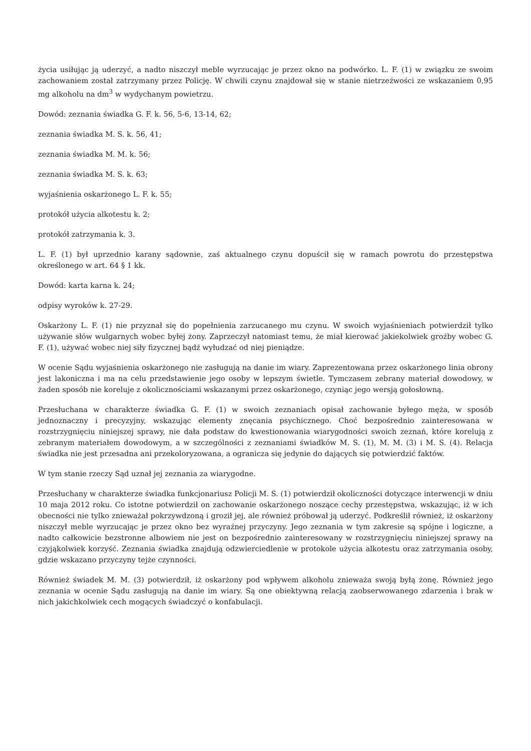życia usiłując ją uderzyć, a nadto niszczył meble wyrzucając je przez okno na podwórko. L. F. (1) w związku ze swoim zachowaniem został zatrzymany przez Policję. W chwili czynu znajdował się w stanie nietrzeźwości ze wskazaniem 0,95 mg alkoholu na dm<sup>3</sup> w wydychanym powietrzu.
Dowód: zeznania świadka G. F. k. 56, 5-6, 13-14, 62;
zeznania świadka M. S. k. 56, 41;
zeznania świadka M. M. k. 56;
zeznania świadka M. S. k. 63;
wyjaśnienia oskarżonego L. F. k. 55;
protokół użycia alkotestu k. 2;
protokół zatrzymania k. 3.
L. F. (1) był uprzednio karany sądownie, zaś aktualnego czynu dopuścił się w ramach powrotu do przestępstwa określonego w art. 64 § 1 kk.
Dowód: karta karna k. 24;
odpisy wyroków k. 27-29.
Oskarżony L. F. (1) nie przyznał się do popełnienia zarzucanego mu czynu. W swoich wyjaśnieniach potwierdził tylko używanie słów wulgarnych wobec byłej żony. Zaprzeczył natomiast temu, że miał kierować jakiekolwiek groźby wobec G. F. (1), używać wobec niej siły fizycznej bądź wyłudzać od niej pieniądze.
W ocenie Sądu wyjaśnienia oskarżonego nie zasługują na danie im wiary. Zaprezentowana przez oskarżonego linia obrony jest lakoniczna i ma na celu przedstawienie jego osoby w lepszym świetle. Tymczasem zebrany materiał dowodowy, w żaden sposób nie koreluje z okolicznościami wskazanymi przez oskarżonego, czyniąc jego wersją gołosłowną.
Przesłuchana w charakterze świadka G. F. (1) w swoich zeznaniach opisał zachowanie byłego męża, w sposób jednoznaczny i precyzyjny, wskazując elementy znęcania psychicznego. Choć bezpośrednio zainteresowana w rozstrzygnięciu niniejszej sprawy, nie dała podstaw do kwestionowania wiarygodności swoich zeznań, które korelują z zebranym materiałem dowodowym, a w szczególności z zeznaniami świadków M. S. (1), M. M. (3) i M. S. (4). Relacja świadka nie jest przesadna ani przekoloryzowana, a ogranicza się jedynie do dających się potwierdzić faktów.
W tym stanie rzeczy Sąd uznał jej zeznania za wiarygodne.
Przesłuchany w charakterze świadka funkcjonariusz Policji M. S. (1) potwierdził okoliczności dotyczące interwencji w dniu 10 maja 2012 roku. Co istotne potwierdził on zachowanie oskarżonego noszące cechy przestępstwa, wskazując, iż w ich obecności nie tylko znieważał pokrzywdzoną i groził jej, ale również próbował ją uderzyć. Podkreślił również, iż oskarżony niszczył meble wyrzucając je przez okno bez wyraźnej przyczyny. Jego zeznania w tym zakresie są spójne i logiczne, a nadto całkowicie bezstronne albowiem nie jest on bezpośrednio zainteresowany w rozstrzygnięciu niniejszej sprawy na czyjąkolwiek korzyść. Zeznania świadka znajdują odzwierciedlenie w protokole użycia alkotestu oraz zatrzymania osoby, gdzie wskazano przyczyny tejże czynności.
Również świadek M. M. (3) potwierdził, iż oskarżony pod wpływem alkoholu znieważa swoją byłą żonę. Również jego zeznania w ocenie Sądu zasługują na danie im wiary. Są one obiektywną relacją zaobserwowanego zdarzenia i brak w nich jakichkolwiek cech mogących świadczyć o konfabulacji.